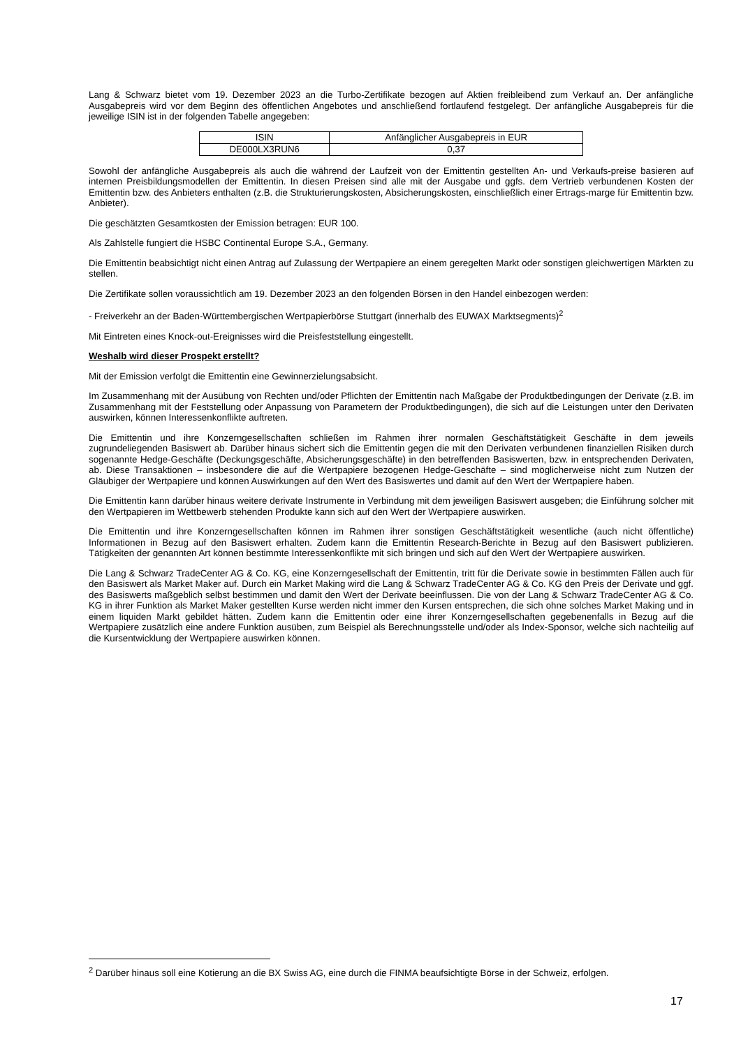Lang & Schwarz bietet vom 19. Dezember 2023 an die Turbo-Zertifikate bezogen auf Aktien freibleibend zum Verkauf an. Der anfängliche Ausgabepreis wird vor dem Beginn des öffentlichen Angebotes und anschließend fortlaufend festgelegt. Der anfängliche Ausgabepreis für die jeweilige ISIN ist in der folgenden Tabelle angegeben:
| ISIN | Anfänglicher Ausgabepreis in EUR |
| --- | --- |
| DE000LX3RUN6 | 0,37 |
Sowohl der anfängliche Ausgabepreis als auch die während der Laufzeit von der Emittentin gestellten An- und Verkaufs-preise basieren auf internen Preisbildungsmodellen der Emittentin. In diesen Preisen sind alle mit der Ausgabe und ggfs. dem Vertrieb verbundenen Kosten der Emittentin bzw. des Anbieters enthalten (z.B. die Strukturierungskosten, Absicherungskosten, einschließlich einer Ertrags-marge für Emittentin bzw. Anbieter).
Die geschätzten Gesamtkosten der Emission betragen: EUR 100.
Als Zahlstelle fungiert die HSBC Continental Europe S.A., Germany.
Die Emittentin beabsichtigt nicht einen Antrag auf Zulassung der Wertpapiere an einem geregelten Markt oder sonstigen gleichwertigen Märkten zu stellen.
Die Zertifikate sollen voraussichtlich am 19. Dezember 2023 an den folgenden Börsen in den Handel einbezogen werden:
- Freiverkehr an der Baden-Württembergischen Wertpapierbörse Stuttgart (innerhalb des EUWAX Marktsegments)<sup>2</sup>
Mit Eintreten eines Knock-out-Ereignisses wird die Preisfeststellung eingestellt.
Weshalb wird dieser Prospekt erstellt?
Mit der Emission verfolgt die Emittentin eine Gewinnerzielungsabsicht.
Im Zusammenhang mit der Ausübung von Rechten und/oder Pflichten der Emittentin nach Maßgabe der Produktbedingungen der Derivate (z.B. im Zusammenhang mit der Feststellung oder Anpassung von Parametern der Produktbedingungen), die sich auf die Leistungen unter den Derivaten auswirken, können Interessenkonflikte auftreten.
Die Emittentin und ihre Konzerngesellschaften schließen im Rahmen ihrer normalen Geschäftstätigkeit Geschäfte in dem jeweils zugrundeliegenden Basiswert ab. Darüber hinaus sichert sich die Emittentin gegen die mit den Derivaten verbundenen finanziellen Risiken durch sogenannte Hedge-Geschäfte (Deckungsgeschäfte, Absicherungsgeschäfte) in den betreffenden Basiswerten, bzw. in entsprechenden Derivaten, ab. Diese Transaktionen – insbesondere die auf die Wertpapiere bezogenen Hedge-Geschäfte – sind möglicherweise nicht zum Nutzen der Gläubiger der Wertpapiere und können Auswirkungen auf den Wert des Basiswertes und damit auf den Wert der Wertpapiere haben.
Die Emittentin kann darüber hinaus weitere derivate Instrumente in Verbindung mit dem jeweiligen Basiswert ausgeben; die Einführung solcher mit den Wertpapieren im Wettbewerb stehenden Produkte kann sich auf den Wert der Wertpapiere auswirken.
Die Emittentin und ihre Konzerngesellschaften können im Rahmen ihrer sonstigen Geschäftstätigkeit wesentliche (auch nicht öffentliche) Informationen in Bezug auf den Basiswert erhalten. Zudem kann die Emittentin Research-Berichte in Bezug auf den Basiswert publizieren. Tätigkeiten der genannten Art können bestimmte Interessenkonflikte mit sich bringen und sich auf den Wert der Wertpapiere auswirken.
Die Lang & Schwarz TradeCenter AG & Co. KG, eine Konzerngesellschaft der Emittentin, tritt für die Derivate sowie in bestimmten Fällen auch für den Basiswert als Market Maker auf. Durch ein Market Making wird die Lang & Schwarz TradeCenter AG & Co. KG den Preis der Derivate und ggf. des Basiswerts maßgeblich selbst bestimmen und damit den Wert der Derivate beeinflussen. Die von der Lang & Schwarz TradeCenter AG & Co. KG in ihrer Funktion als Market Maker gestellten Kurse werden nicht immer den Kursen entsprechen, die sich ohne solches Market Making und in einem liquiden Markt gebildet hätten. Zudem kann die Emittentin oder eine ihrer Konzerngesellschaften gegebenenfalls in Bezug auf die Wertpapiere zusätzlich eine andere Funktion ausüben, zum Beispiel als Berechnungsstelle und/oder als Index-Sponsor, welche sich nachteilig auf die Kursentwicklung der Wertpapiere auswirken können.
<sup>2</sup> Darüber hinaus soll eine Kotierung an die BX Swiss AG, eine durch die FINMA beaufsichtigte Börse in der Schweiz, erfolgen.
17